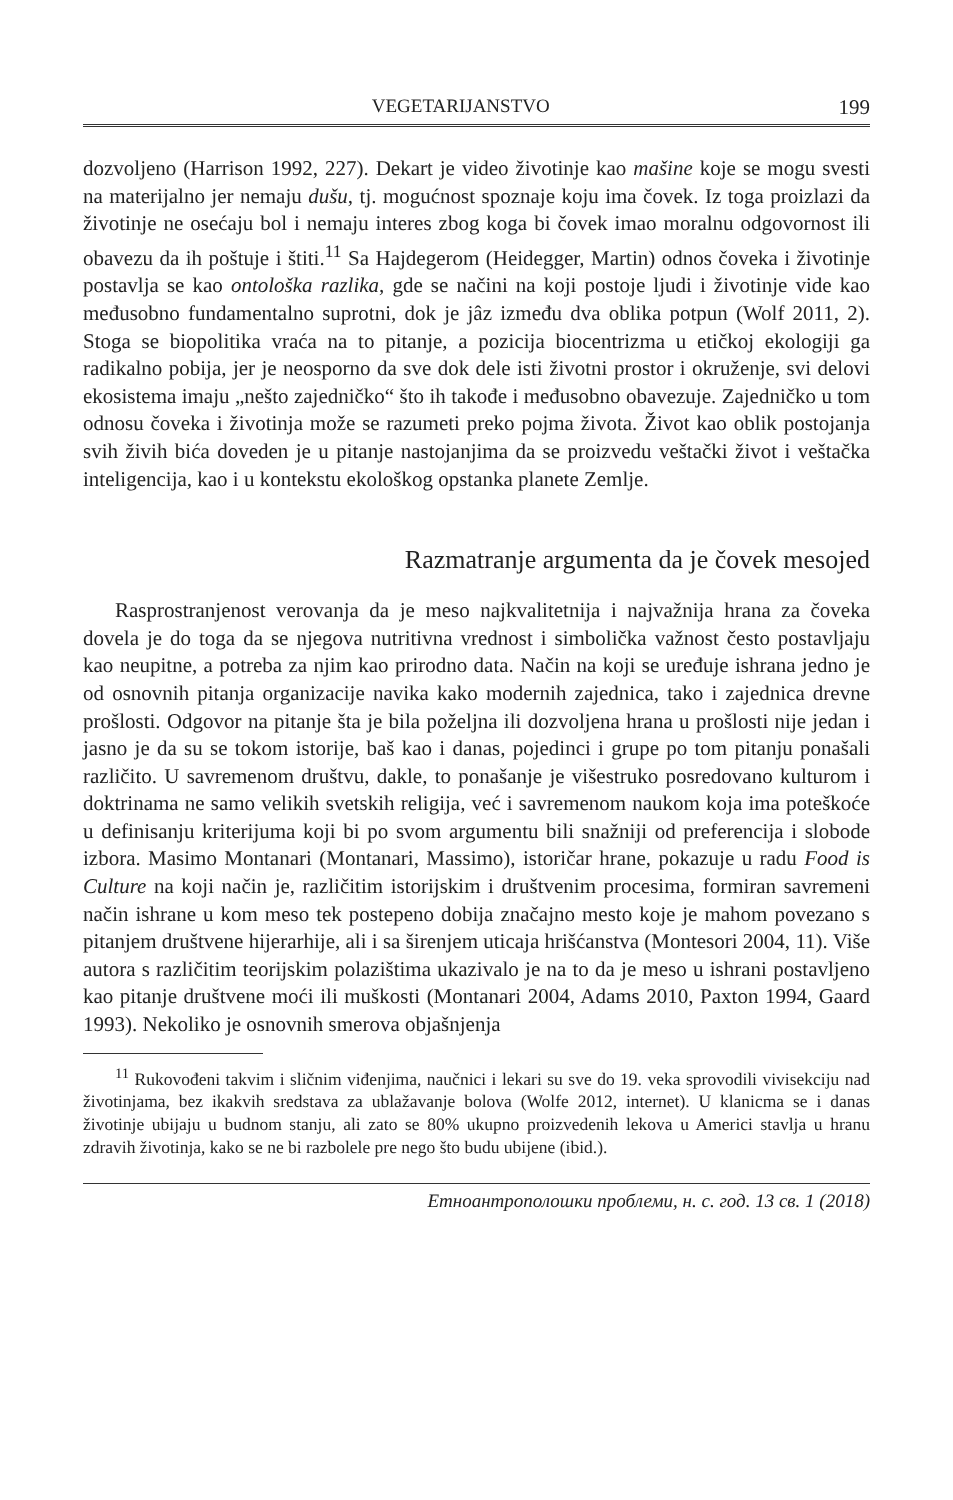VEGETARIJANSTVO 199
dozvoljeno (Harrison 1992, 227). Dekart je video životinje kao mašine koje se mogu svesti na materijalno jer nemaju dušu, tj. mogućnost spoznaje koju ima čovek. Iz toga proizlazi da životinje ne osećaju bol i nemaju interes zbog koga bi čovek imao moralnu odgovornost ili obavezu da ih poštuje i štiti.<sup>11</sup> Sa Hajdegerom (Heidegger, Martin) odnos čoveka i životinje postavlja se kao ontološka razlika, gde se načini na koji postoje ljudi i životinje vide kao međusobno fundamentalno suprotni, dok je jâz između dva oblika potpun (Wolf 2011, 2). Stoga se biopolitika vraća na to pitanje, a pozicija biocentrizma u etičkoj ekologiji ga radikalno pobija, jer je neosporno da sve dok dele isti životni prostor i okruženje, svi delovi ekosistema imaju „nešto zajedničko“ što ih takođe i međusobno obavezuje. Zajedničko u tom odnosu čoveka i životinja može se razumeti preko pojma života. Život kao oblik postojanja svih živih bića doveden je u pitanje nastojanjima da se proizvedu veštački život i veštačka inteligencija, kao i u kontekstu ekološkog opstanka planete Zemlje.
Razmatranje argumenta da je čovek mesojed
Rasprostranjenost verovanja da je meso najkvalitetnija i najvažnija hrana za čoveka dovela je do toga da se njegova nutritivna vrednost i simbolička važnost često postavljaju kao neupitne, a potreba za njim kao prirodno data. Način na koji se uređuje ishrana jedno je od osnovnih pitanja organizacije navika kako modernih zajednica, tako i zajednica drevne prošlosti. Odgovor na pitanje šta je bila poželjna ili dozvoljena hrana u prošlosti nije jedan i jasno je da su se tokom istorije, baš kao i danas, pojedinci i grupe po tom pitanju ponašali različito. U savremenom društvu, dakle, to ponašanje je višestruko posredovano kulturom i doktrinama ne samo velikih svetskih religija, već i savremenom naukom koja ima poteškoće u definisanju kriterijuma koji bi po svom argumentu bili snažniji od preferencija i slobode izbora. Masimo Montanari (Montanari, Massimo), istoričar hrane, pokazuje u radu Food is Culture na koji način je, različitim istorijskim i društvenim procesima, formiran savremeni način ishrane u kom meso tek postepeno dobija značajno mesto koje je mahom povezano s pitanjem društvene hijerarhije, ali i sa širenjem uticaja hrišćanstva (Montesori 2004, 11). Više autora s različitim teorijskim polazištima ukazivalo je na to da je meso u ishrani postavljeno kao pitanje društvene moći ili muškosti (Montanari 2004, Adams 2010, Paxton 1994, Gaard 1993). Nekoliko je osnovnih smerova objašnjenja
<sup>11</sup> Rukovođeni takvim i sličnim viđenjima, naučnici i lekari su sve do 19. veka sprovodili vivisekciju nad životinjama, bez ikakvih sredstava za ublažavanje bolova (Wolfe 2012, internet). U klanicma se i danas životinje ubijaju u budnom stanju, ali zato se 80% ukupno proizvedenih lekova u Americi stavlja u hranu zdravih životinja, kako se ne bi razbolele pre nego što budu ubijene (ibid.).
Етноантрополошки проблеми, н. с. год. 13 св. 1 (2018)